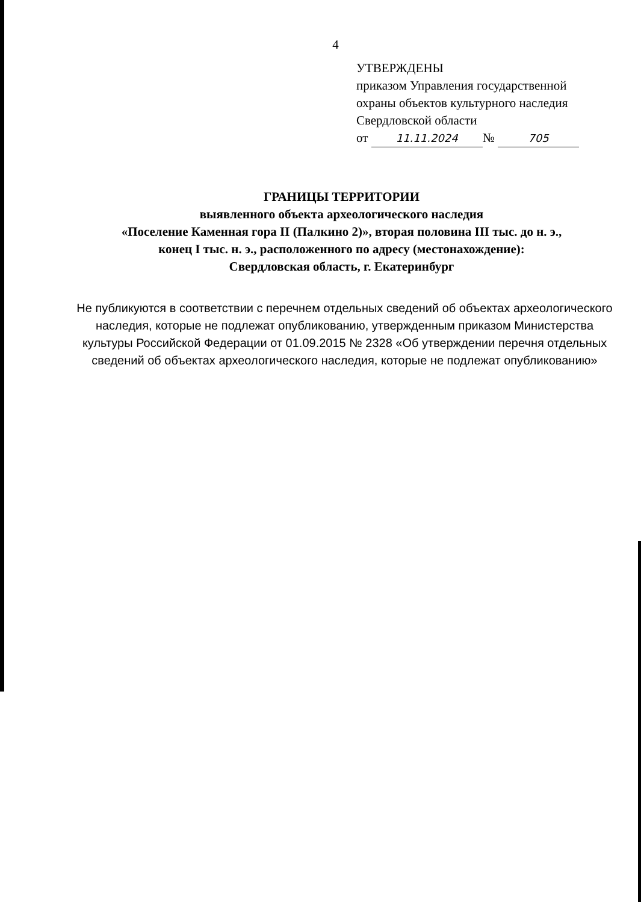4
УТВЕРЖДЕНЫ
приказом Управления государственной
охраны объектов культурного наследия
Свердловской области
от 11.11.2024 № 705
ГРАНИЦЫ ТЕРРИТОРИИ
выявленного объекта археологического наследия
«Поселение Каменная гора II (Палкино 2)», вторая половина III тыс. до н. э.,
конец I тыс. н. э., расположенного по адресу (местонахождение):
Свердловская область, г. Екатеринбург
Не публикуются в соответствии с перечнем отдельных сведений об объектах археологического наследия, которые не подлежат опубликованию, утвержденным приказом Министерства культуры Российской Федерации от 01.09.2015 № 2328 «Об утверждении перечня отдельных сведений об объектах археологического наследия, которые не подлежат опубликованию»